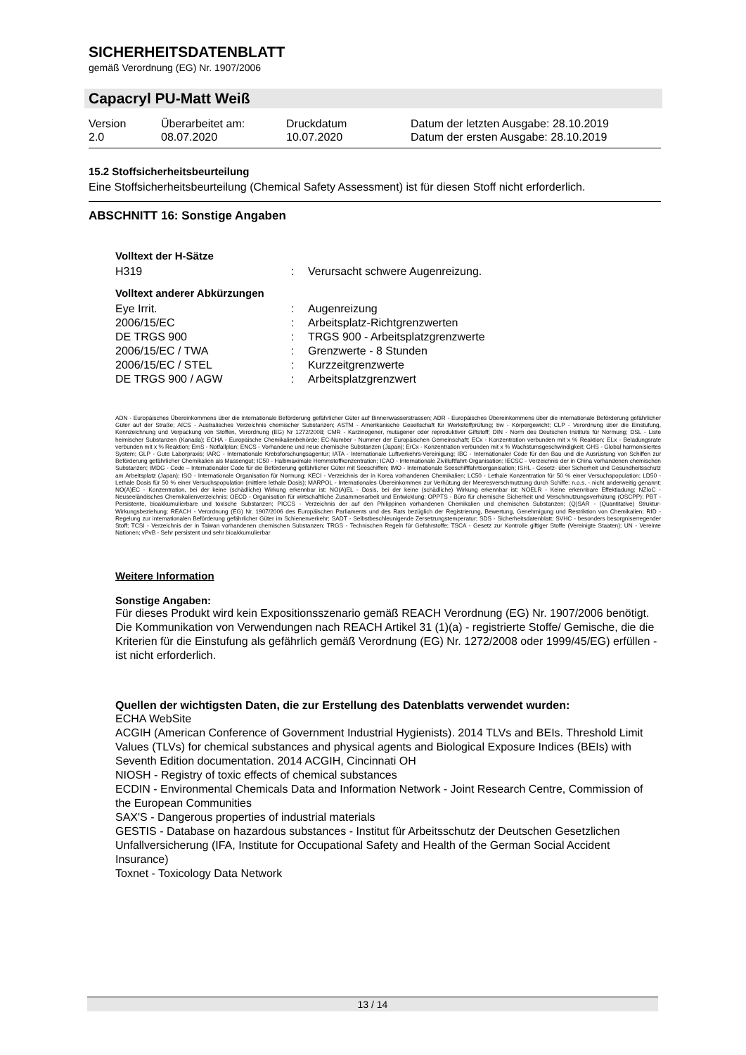SICHERHEITSDATENBLATT
gemäß Verordnung (EG) Nr. 1907/2006
Capacryl PU-Matt Weiß
| Version 2.0 | Überarbeitet am: 08.07.2020 | Druckdatum 10.07.2020 | Datum der letzten Ausgabe: 28.10.2019 Datum der ersten Ausgabe: 28.10.2019 |
15.2 Stoffsicherheitsbeurteilung
Eine Stoffsicherheitsbeurteilung (Chemical Safety Assessment) ist für diesen Stoff nicht erforderlich.
ABSCHNITT 16: Sonstige Angaben
Volltext der H-Sätze
| H319 | : | Verursacht schwere Augenreizung. |
Volltext anderer Abkürzungen
| Eye Irrit. | : | Augenreizung |
| 2006/15/EC | : | Arbeitsplatz-Richtgrenzwerten |
| DE TRGS 900 | : | TRGS 900 - Arbeitsplatzgrenzwerte |
| 2006/15/EC / TWA | : | Grenzwerte - 8 Stunden |
| 2006/15/EC / STEL | : | Kurzzeitgrenzwerte |
| DE TRGS 900 / AGW | : | Arbeitsplatzgrenzwert |
ADN - Europäisches Übereinkommens über die internationale Beförderung gefährlicher Güter auf Binnenwasserstrassen; ADR - Europäisches Übereinkommens über die internationale Beförderung gefährlicher Güter auf der Straße; AICS - Australisches Verzeichnis chemischer Substanzen; ASTM - Amerikanische Gesellschaft für Werkstoffprüfung; bw - Körpergewicht; CLP - Verordnung über die Einstufung, Kennzeichnung und Verpackung von Stoffen, Verordnung (EG) Nr 1272/2008; CMR - Karzinogener, mutagener oder reproduktiver Giftstoff; DIN - Norm des Deutschen Instituts für Normung; DSL - Liste heimischer Substanzen (Kanada); ECHA - Europäische Chemikalienbehörde; EC-Number - Nummer der Europäischen Gemeinschaft; ECx - Konzentration verbunden mit x % Reaktion; ELx - Beladungsrate verbunden mit x % Reaktion; EmS - Notfallplan; ENCS - Vorhandene und neue chemische Substanzen (Japan); ErCx - Konzentration verbunden mit x % Wachstumsgeschwindigkeit; GHS - Global harmonisiertes System; GLP - Gute Laborpraxis; IARC - Internationale Krebsforschungsagentur; IATA - Internationale Luftverkehrs-Vereinigung; IBC - Internationaler Code für den Bau und die Ausrüstung von Schiffen zur Beförderung gefährlicher Chemikalien als Massengut; IC50 - Halbmaximale Hemmstoffkonzentration; ICAO - Internationale Zivilluftfahrt-Organisation; IECSC - Verzeichnis der in China vorhandenen chemischen Substanzen; IMDG - Code – Internationaler Code für die Beförderung gefährlicher Güter mit Seeschiffen; IMO - Internationale Seeschifffahrtsorganisation; ISHL - Gesetz- über Sicherheit und Gesundheitsschutz am Arbeitsplatz (Japan); ISO - Internationale Organisation für Normung; KECI - Verzeichnis der in Korea vorhandenen Chemikalien; LC50 - Lethale Konzentration für 50 % einer Versuchspopulation; LD50 - Lethale Dosis für 50 % einer Versuchspopulation (mittlere lethale Dosis); MARPOL - Internationales Übereinkommen zur Verhütung der Meeresverschmutzung durch Schiffe; n.o.s. - nicht anderweitig genannt; NO(A)EC - Konzentration, bei der keine (schädliche) Wirkung erkennbar ist; NO(A)EL - Dosis, bei der keine (schädliche) Wirkung erkennbar ist; NOELR - Keine erkennbare Effektladung; NZIoC - Neuseeländisches Chemikalienverzeichnis; OECD - Organisation für wirtschaftliche Zusammenarbeit und Entwicklung; OPPTS - Büro für chemische Sicherheit und Verschmutzungsverhütung (OSCPP); PBT - Persistente, bioakkumulierbare und toxische Substanzen; PICCS - Verzeichnis der auf den Philippinen vorhandenen Chemikalien und chemischen Substanzen; (Q)SAR - (Quantitative) Struktur-Wirkungsbeziehung; REACH - Verordnung (EG) Nr. 1907/2006 des Europäischen Parliaments und des Rats bezüglich der Registrierung, Bewertung, Genehmigung und Restriktion von Chemikalien; RID - Regelung zur internationalen Beförderung gefährlicher Güter im Schienenverkehr; SADT - Selbstbeschleunigende Zersetzungstemperatur; SDS - Sicherheitsdatenblatt; SVHC - besonders besorgniserregender Stoff; TCSI - Verzeichnis der in Taiwan vorhandenen chemischen Substanzen; TRGS - Technischen Regeln für Gefahrstoffe; TSCA - Gesetz zur Kontrolle giftiger Stoffe (Vereinigte Staaten); UN - Vereinte Nationen; vPvB - Sehr persistent und sehr bioakkumulierbar
Weitere Information
Sonstige Angaben:
Für dieses Produkt wird kein Expositionsszenario gemäß REACH Verordnung (EG) Nr. 1907/2006 benötigt.
Die Kommunikation von Verwendungen nach REACH Artikel 31 (1)(a) - registrierte Stoffe/ Gemische, die die Kriterien für die Einstufung als gefährlich gemäß Verordnung (EG) Nr. 1272/2008 oder 1999/45/EG) erfüllen - ist nicht erforderlich.
Quellen der wichtigsten Daten, die zur Erstellung des Datenblatts verwendet wurden:
ECHA WebSite
ACGIH (American Conference of Government Industrial Hygienists). 2014 TLVs and BEIs. Threshold Limit Values (TLVs) for chemical substances and physical agents and Biological Exposure Indices (BEIs) with Seventh Edition documentation. 2014 ACGIH, Cincinnati OH
NIOSH - Registry of toxic effects of chemical substances
ECDIN - Environmental Chemicals Data and Information Network - Joint Research Centre, Commission of the European Communities
SAX'S - Dangerous properties of industrial materials
GESTIS - Database on hazardous substances - Institut für Arbeitsschutz der Deutschen Gesetzlichen Unfallversicherung (IFA, Institute for Occupational Safety and Health of the German Social Accident Insurance)
Toxnet - Toxicology Data Network
13 / 14